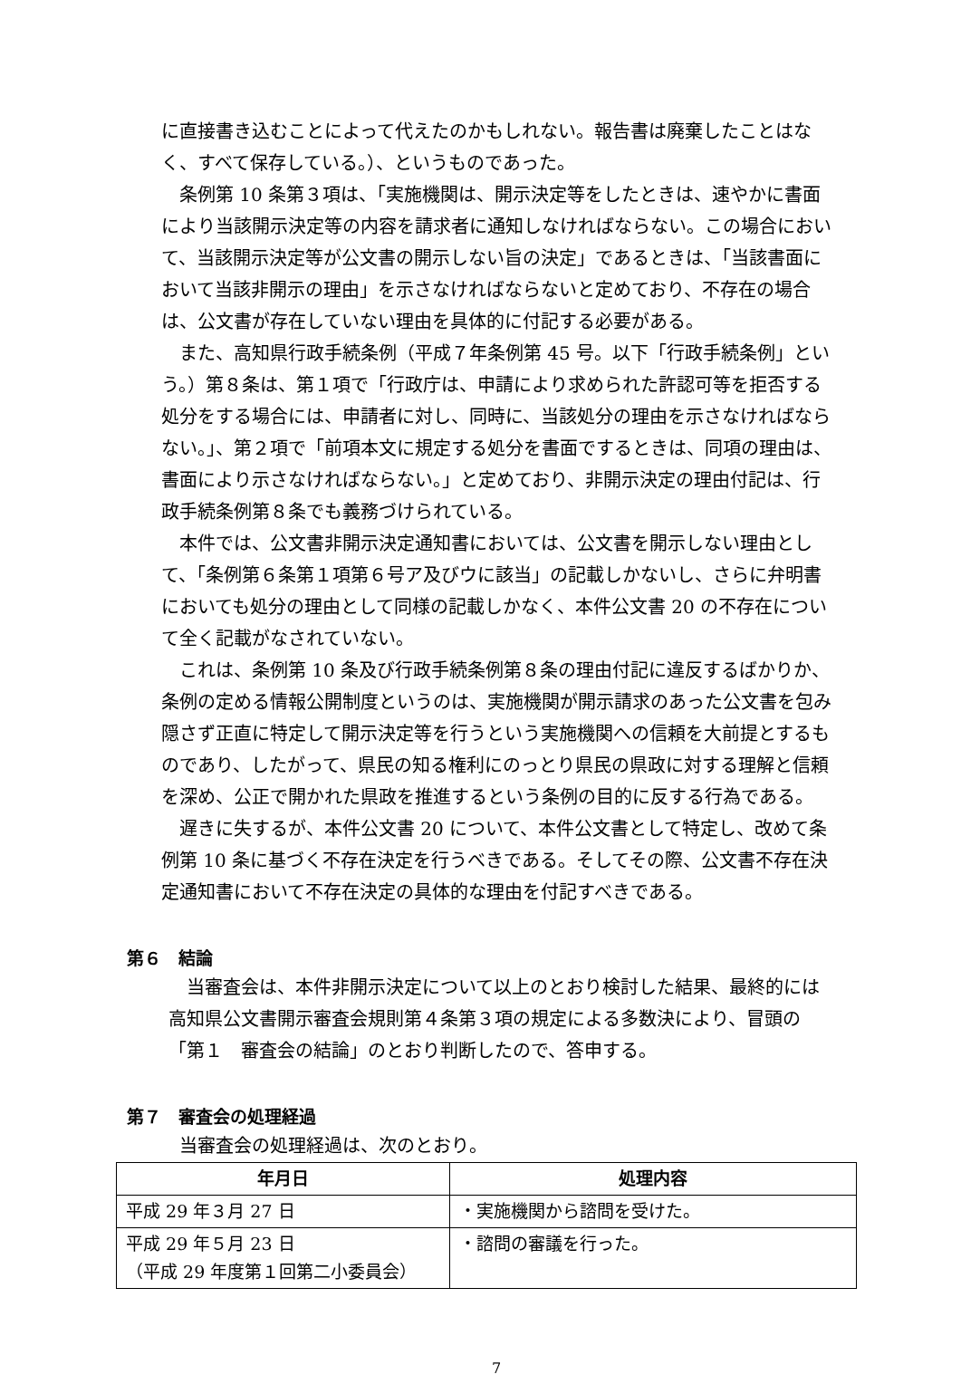に直接書き込むことによって代えたのかもしれない。報告書は廃棄したことはなく、すべて保存している。）、というものであった。
条例第 10 条第３項は、「実施機関は、開示決定等をしたときは、速やかに書面により当該開示決定等の内容を請求者に通知しなければならない。この場合において、当該開示決定等が公文書の開示しない旨の決定」であるときは、「当該書面において当該非開示の理由」を示さなければならないと定めており、不存在の場合は、公文書が存在していない理由を具体的に付記する必要がある。
また、高知県行政手続条例（平成７年条例第 45 号。以下「行政手続条例」という。）第８条は、第１項で「行政庁は、申請により求められた許認可等を拒否する処分をする場合には、申請者に対し、同時に、当該処分の理由を示さなければならない。」、第２項で「前項本文に規定する処分を書面でするときは、同項の理由は、書面により示さなければならない。」と定めており、非開示決定の理由付記は、行政手続条例第８条でも義務づけられている。
本件では、公文書非開示決定通知書においては、公文書を開示しない理由として、「条例第６条第１項第６号ア及びウに該当」の記載しかないし、さらに弁明書においても処分の理由として同様の記載しかなく、本件公文書 20 の不存在について全く記載がなされていない。
これは、条例第 10 条及び行政手続条例第８条の理由付記に違反するばかりか、条例の定める情報公開制度というのは、実施機関が開示請求のあった公文書を包み隠さず正直に特定して開示決定等を行うという実施機関への信頼を大前提とするものであり、したがって、県民の知る権利にのっとり県民の県政に対する理解と信頼を深め、公正で開かれた県政を推進するという条例の目的に反する行為である。
遅きに失するが、本件公文書 20 について、本件公文書として特定し、改めて条例第 10 条に基づく不存在決定を行うべきである。そしてその際、公文書不存在決定通知書において不存在決定の具体的な理由を付記すべきである。
第６　結論
当審査会は、本件非開示決定について以上のとおり検討した結果、最終的には高知県公文書開示審査会規則第４条第３項の規定による多数決により、冒頭の「第１　審査会の結論」のとおり判断したので、答申する。
第７　審査会の処理経過
当審査会の処理経過は、次のとおり。
| 年月日 | 処理内容 |
| --- | --- |
| 平成 29 年３月 27 日 | ・実施機関から諮問を受けた。 |
| 平成 29 年５月 23 日 （平成 29 年度第１回第二小委員会） | ・諮問の審議を行った。 |
7